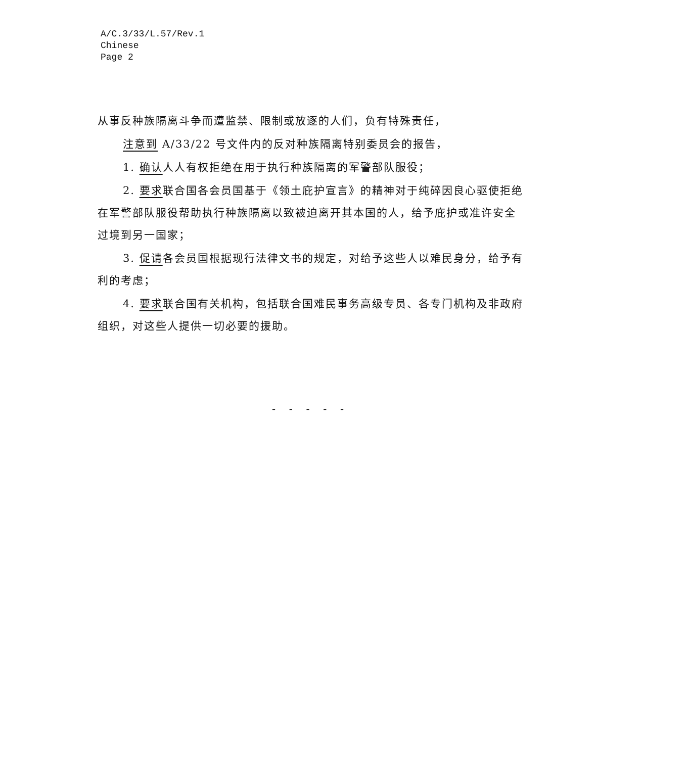A/C.3/33/L.57/Rev.1
Chinese
Page 2
从事反种族隔离斗争而遭监禁、限制或放逐的人们，负有特殊责任，
注意到 A/33/22 号文件内的反对种族隔离特别委员会的报告，
1. 确认人人有权拒绝在用于执行种族隔离的军警部队服役；
2. 要求联合国各会员国基于《领土庇护宣言》的精神对于纯碎因良心驱使拒绝在军警部队服役帮助执行种族隔离以致被迫离开其本国的人，给予庇护或准许安全过境到另一国家；
3. 促请各会员国根据现行法律文书的规定，对给予这些人以难民身分，给予有利的考虑；
4. 要求联合国有关机构，包括联合国难民事务高级专员、各专门机构及非政府组织，对这些人提供一切必要的援助。
- - - - -